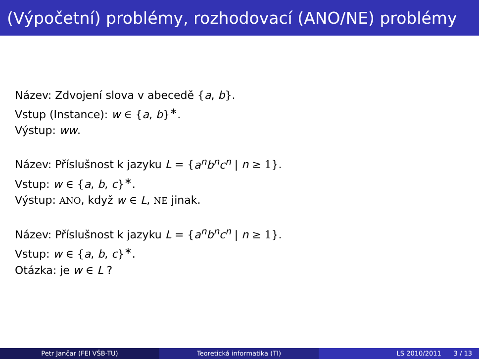(Výpočetní) problémy, rozhodovací (ANO/NE) problémy
Název: Zdvojení slova v abecedě {a, b}.
Vstup (Instance): w ∈ {a, b}<sup>∗</sup>.
Výstup: ww.
Název: Příslušnost k jazyku L = {a<sup>n</sup>b<sup>n</sup>c<sup>n</sup> | n ≥ 1}.
Vstup: w ∈ {a, b, c}<sup>∗</sup>.
Výstup: ANO, když w ∈ L, NE jinak.
Název: Příslušnost k jazyku L = {a<sup>n</sup>b<sup>n</sup>c<sup>n</sup> | n ≥ 1}.
Vstup: w ∈ {a, b, c}<sup>∗</sup>.
Otázka: je w ∈ L ?
Petr Jančar (FEI VŠB-TU) Teoretická informatika (TI) LS 2010/2011 3 / 13